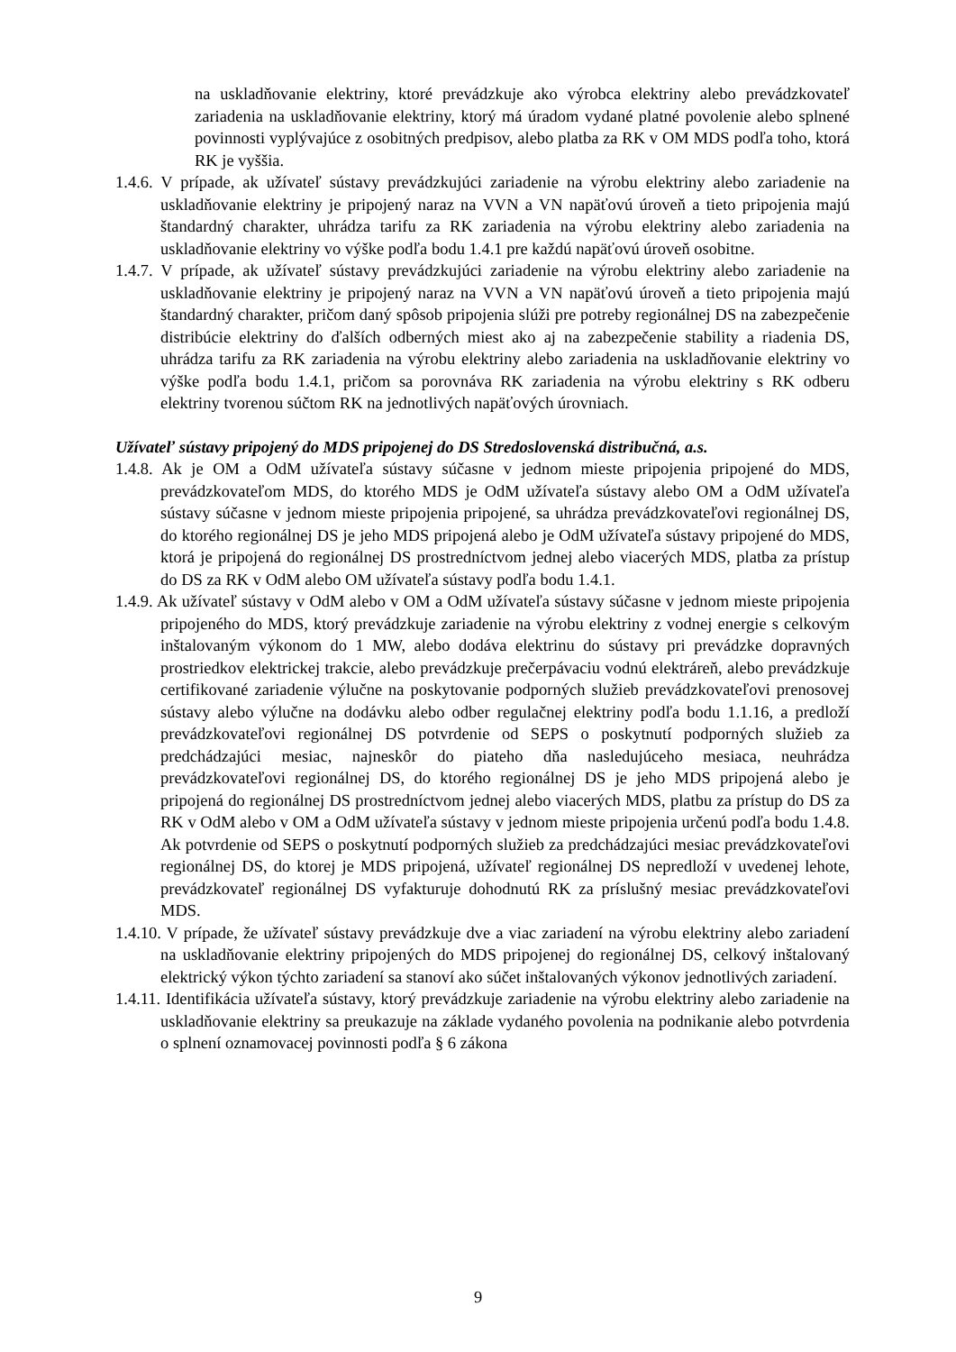na uskladňovanie elektriny, ktoré prevádzkuje ako výrobca elektriny alebo prevádzkovateľ zariadenia na uskladňovanie elektriny, ktorý má úradom vydané platné povolenie alebo splnené povinnosti vyplývajúce z osobitných predpisov, alebo platba za RK v OM MDS podľa toho, ktorá RK je vyššia.
1.4.6. V prípade, ak užívateľ sústavy prevádzkujúci zariadenie na výrobu elektriny alebo zariadenie na uskladňovanie elektriny je pripojený naraz na VVN a VN napäťovú úroveň a tieto pripojenia majú štandardný charakter, uhrádza tarifu za RK zariadenia na výrobu elektriny alebo zariadenia na uskladňovanie elektriny vo výške podľa bodu 1.4.1 pre každú napäťovú úroveň osobitne.
1.4.7. V prípade, ak užívateľ sústavy prevádzkujúci zariadenie na výrobu elektriny alebo zariadenie na uskladňovanie elektriny je pripojený naraz na VVN a VN napäťovú úroveň a tieto pripojenia majú štandardný charakter, pričom daný spôsob pripojenia slúži pre potreby regionálnej DS na zabezpečenie distribúcie elektriny do ďalších odberných miest ako aj na zabezpečenie stability a riadenia DS, uhrádza tarifu za RK zariadenia na výrobu elektriny alebo zariadenia na uskladňovanie elektriny vo výške podľa bodu 1.4.1, pričom sa porovnáva RK zariadenia na výrobu elektriny s RK odberu elektriny tvorenou súčtom RK na jednotlivých napäťových úrovniach.
Užívateľ sústavy pripojený do MDS pripojenej do DS Stredoslovenská distribučná, a.s.
1.4.8. Ak je OM a OdM užívateľa sústavy súčasne v jednom mieste pripojenia pripojené do MDS, prevádzkovateľom MDS, do ktorého MDS je OdM užívateľa sústavy alebo OM a OdM užívateľa sústavy súčasne v jednom mieste pripojenia pripojené, sa uhrádza prevádzkovateľovi regionálnej DS, do ktorého regionálnej DS je jeho MDS pripojená alebo je OdM užívateľa sústavy pripojené do MDS, ktorá je pripojená do regionálnej DS prostredníctvom jednej alebo viacerých MDS, platba za prístup do DS za RK v OdM alebo OM užívateľa sústavy podľa bodu 1.4.1.
1.4.9. Ak užívateľ sústavy v OdM alebo v OM a OdM užívateľa sústavy súčasne v jednom mieste pripojenia pripojeného do MDS, ktorý prevádzkuje zariadenie na výrobu elektriny z vodnej energie s celkovým inštalovaným výkonom do 1 MW, alebo dodáva elektrinu do sústavy pri prevádzke dopravných prostriedkov elektrickej trakcie, alebo prevádzkuje prečerpávaciu vodnú elektráreň, alebo prevádzkuje certifikované zariadenie výlučne na poskytovanie podporných služieb prevádzkovateľovi prenosovej sústavy alebo výlučne na dodávku alebo odber regulačnej elektriny podľa bodu 1.1.16, a predloží prevádzkovateľovi regionálnej DS potvrdenie od SEPS o poskytnutí podporných služieb za predchádzajúci mesiac, najneskôr do piateho dňa nasledujúceho mesiaca, neuhrádza prevádzkovateľovi regionálnej DS, do ktorého regionálnej DS je jeho MDS pripojená alebo je pripojená do regionálnej DS prostredníctvom jednej alebo viacerých MDS, platbu za prístup do DS za RK v OdM alebo v OM a OdM užívateľa sústavy v jednom mieste pripojenia určenú podľa bodu 1.4.8. Ak potvrdenie od SEPS o poskytnutí podporných služieb za predchádzajúci mesiac prevádzkovateľovi regionálnej DS, do ktorej je MDS pripojená, užívateľ regionálnej DS nepredloží v uvedenej lehote, prevádzkovateľ regionálnej DS vyfakturuje dohodnutú RK za príslušný mesiac prevádzkovateľovi MDS.
1.4.10. V prípade, že užívateľ sústavy prevádzkuje dve a viac zariadení na výrobu elektriny alebo zariadení na uskladňovanie elektriny pripojených do MDS pripojenej do regionálnej DS, celkový inštalovaný elektrický výkon týchto zariadení sa stanoví ako súčet inštalovaných výkonov jednotlivých zariadení.
1.4.11. Identifikácia užívateľa sústavy, ktorý prevádzkuje zariadenie na výrobu elektriny alebo zariadenie na uskladňovanie elektriny sa preukazuje na základe vydaného povolenia na podnikanie alebo potvrdenia o splnení oznamovacej povinnosti podľa § 6 zákona
9